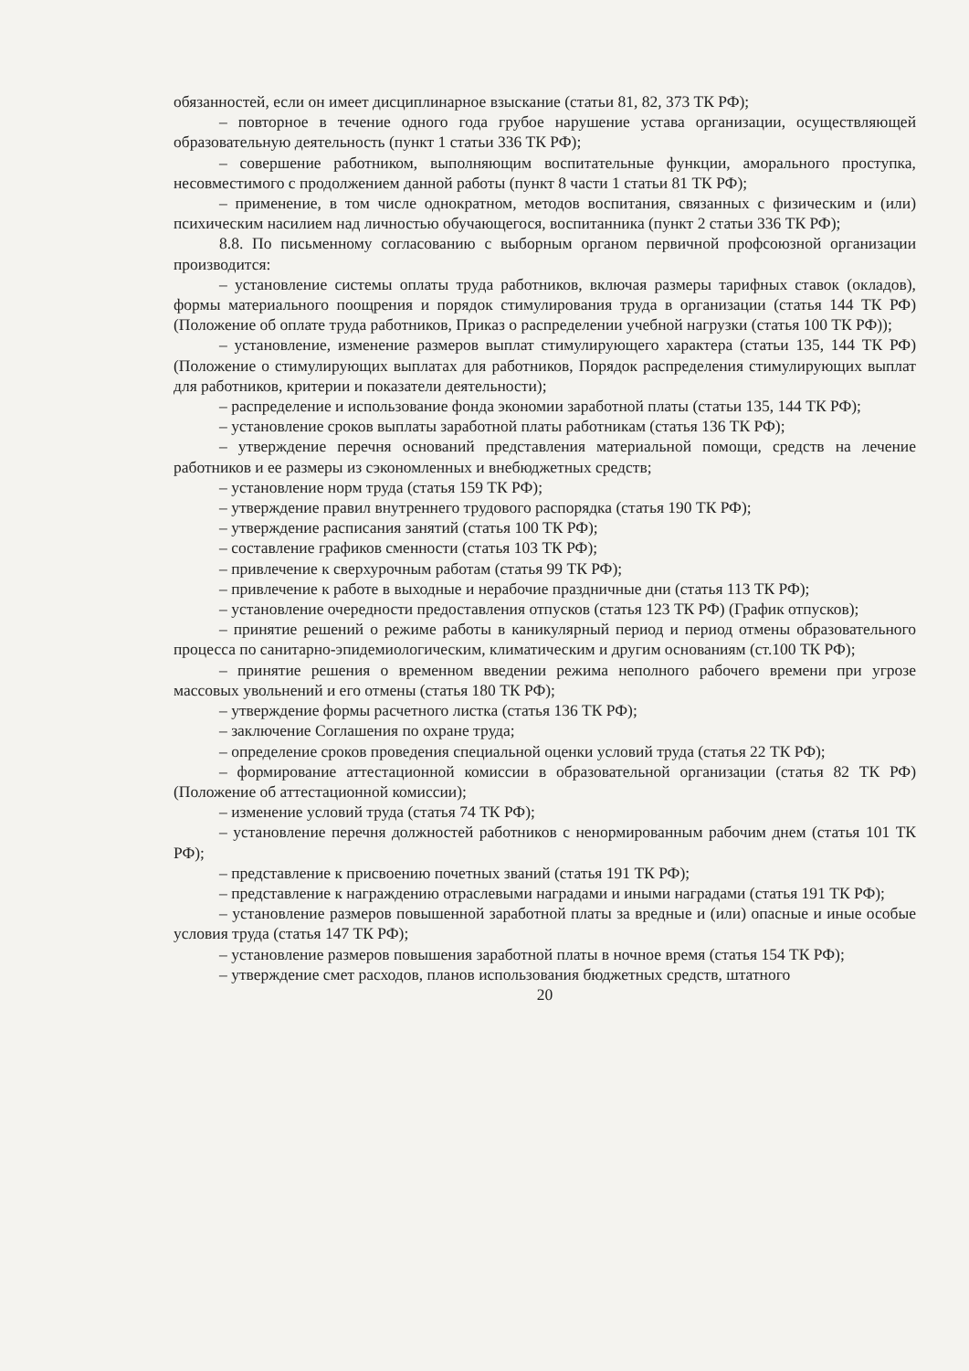обязанностей, если он имеет дисциплинарное взыскание (статьи 81, 82, 373 ТК РФ);
– повторное в течение одного года грубое нарушение устава организации, осуществляющей образовательную деятельность (пункт 1 статьи 336 ТК РФ);
– совершение работником, выполняющим воспитательные функции, аморального проступка, несовместимого с продолжением данной работы (пункт 8 части 1 статьи 81 ТК РФ);
– применение, в том числе однократном, методов воспитания, связанных с физическим и (или) психическим насилием над личностью обучающегося, воспитанника (пункт 2 статьи 336 ТК РФ);
8.8. По письменному согласованию с выборным органом первичной профсоюзной организации производится:
– установление системы оплаты труда работников, включая размеры тарифных ставок (окладов), формы материального поощрения и порядок стимулирования труда в организации (статья 144 ТК РФ) (Положение об оплате труда работников, Приказ о распределении учебной нагрузки (статья 100 ТК РФ));
– установление, изменение размеров выплат стимулирующего характера (статьи 135, 144 ТК РФ) (Положение о стимулирующих выплатах для работников, Порядок распределения стимулирующих выплат для работников, критерии и показатели деятельности);
– распределение и использование фонда экономии заработной платы (статьи 135, 144 ТК РФ);
– установление сроков выплаты заработной платы работникам (статья 136 ТК РФ);
– утверждение перечня оснований представления материальной помощи, средств на лечение работников и ее размеры из сэкономленных и внебюджетных средств;
– установление норм труда (статья 159 ТК РФ);
– утверждение правил внутреннего трудового распорядка (статья 190 ТК РФ);
– утверждение расписания занятий (статья 100 ТК РФ);
– составление графиков сменности (статья 103 ТК РФ);
– привлечение к сверхурочным работам (статья 99 ТК РФ);
– привлечение к работе в выходные и нерабочие праздничные дни (статья 113 ТК РФ);
– установление очередности предоставления отпусков (статья 123 ТК РФ) (График отпусков);
– принятие решений о режиме работы в каникулярный период и период отмены образовательного процесса по санитарно-эпидемиологическим, климатическим и другим основаниям (ст.100 ТК РФ);
– принятие решения о временном введении режима неполного рабочего времени при угрозе массовых увольнений и его отмены (статья 180 ТК РФ);
– утверждение формы расчетного листка (статья 136 ТК РФ);
– заключение Соглашения по охране труда;
– определение сроков проведения специальной оценки условий труда (статья 22 ТК РФ);
– формирование аттестационной комиссии в образовательной организации (статья 82 ТК РФ) (Положение об аттестационной комиссии);
– изменение условий труда (статья 74 ТК РФ);
– установление перечня должностей работников с ненормированным рабочим днем (статья 101 ТК РФ);
– представление к присвоению почетных званий (статья 191 ТК РФ);
– представление к награждению отраслевыми наградами и иными наградами (статья 191 ТК РФ);
– установление размеров повышенной заработной платы за вредные и (или) опасные и иные особые условия труда (статья 147 ТК РФ);
– установление размеров повышения заработной платы в ночное время (статья 154 ТК РФ);
– утверждение смет расходов, планов использования бюджетных средств, штатного
20